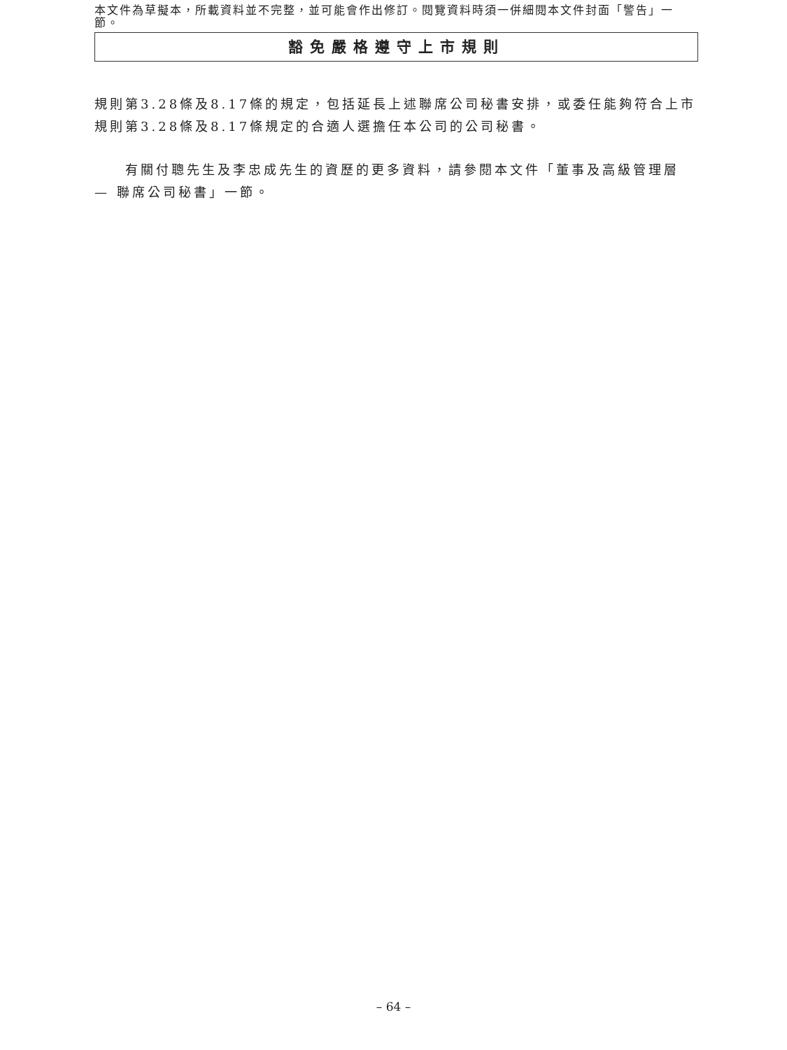本文件為草擬本，所載資料並不完整，並可能會作出修訂。閱覽資料時須一併細閱本文件封面「警告」一節。
豁免嚴格遵守上市規則
規則第3.28條及8.17條的規定，包括延長上述聯席公司秘書安排，或委任能夠符合上市規則第3.28條及8.17條規定的合適人選擔任本公司的公司秘書。
有關付聰先生及李忠成先生的資歷的更多資料，請參閱本文件「董事及高級管理層 — 聯席公司秘書」一節。
– 64 –